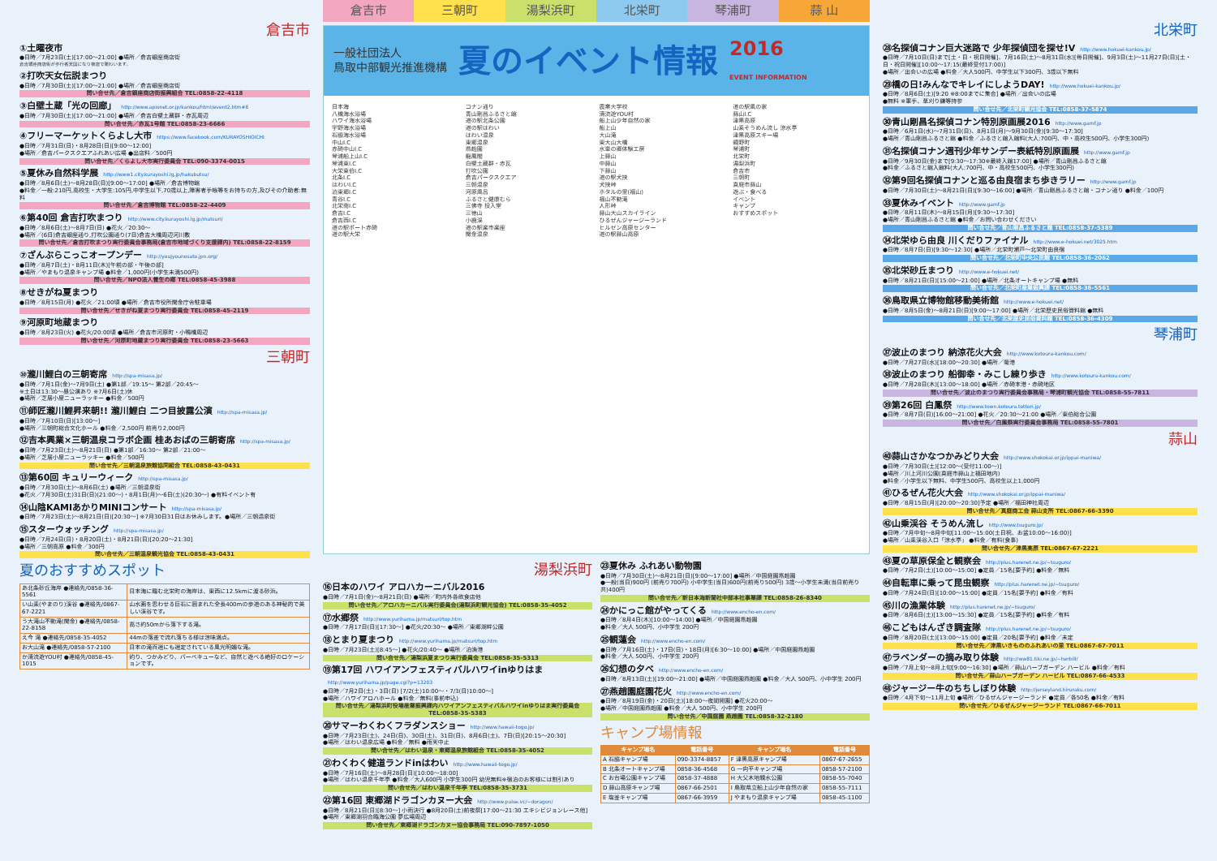倉吉市
①土曜夜市
●日時／7月23日(土)[17:00～21:00] ●場所／倉吉銀座商店街
倉吉銀座商店街が歩行者天国になり夜店で賑わいます。
②打吹天女伝説まつり
●日時／7月30日(土)[17:00～21:00] ●場所／倉吉銀座商店街
問い合せ先／倉吉銀座商店街振興組合 TEL:0858-22-4118
③白壁土蔵「光の回廊」 http://www.apionet.or.jp/kankou/html/event2.htm#6
●日時／7月30日(土)[17:00～21:00] ●場所／倉吉白壁土蔵群・赤瓦周辺
問い合せ先／赤瓦1号館 TEL:0858-23-6666
④フリーマーケットくらよし大市 https://www.facebook.com/KURAYOSHIOICHI
●日時／7月31日(日)・8月28日(日)[9:00～12:00]
●場所／倉吉パークスクエアふれあい広場 ●出店料／500円
問い合せ先／くらよし大市実行委員会 TEL:090-3374-0015
⑤夏休み自然科学展 http://www1.city.kurayoshi.lg.jp/hakubutsu/
●日時／8月6日(土)～8月28日(日)[9:00～17:00] ●場所／倉吉博物館
●料金／一般:210円,高校生・大学生:105円,中学生以下,70歳以上,障害者手帳等をお持ちの方,及びその介助者:無料
問い合せ先／倉吉博物館 TEL:0858-22-4409
⑥第40回 倉吉打吹まつり http://www.city.kurayoshi.lg.jp/matsuri/
●日時／8月6日(土)～8月7日(日) ●花火／20:30～
●場所／(6日)倉吉銀座通り,打吹公園通り(7日)倉吉大橋周辺河川敷
問い合せ先／倉吉打吹まつり実行委員会事務局(倉吉市地域づくり支援課内) TEL:0858-22-8159
⑦ざんぶらこっこオープンデー http://youjyounosato.jpn.org/
●日時／8月7日(土)・8月11日(木)[午前の部・午後の部]
●場所／やまもり温泉キャンプ場 ●料金／1,000円(小学生未満500円)
問い合せ先／NPO法人養生の郷 TEL:0858-45-3988
⑧せきがね夏まつり
●日時／8月15日(月) ●花火／21:00頃 ●場所／倉吉市役所関金庁舎駐車場
問い合せ先／せきがね夏まつり実行委員会 TEL:0858-45-2119
⑨河原町地蔵まつり
●日時／8月23日(火) ●花火/20:00頃 ●場所／倉吉市河原町・小鴨橋周辺
問い合せ先／河原町地蔵まつり実行委員会 TEL:0858-23-5663
三朝町
⑩瀧川鯉白の三朝寄席 http://spa-misasa.jp/
●日時／7月1日(金)～7月9日(土) ●第1部／19:15～ 第2部／20:45～
※土日は13:30～昼公演あり ※7月6日(土)休
●場所／芝居小屋ニューラッキー ●料金／500円
⑪師匠瀧川鯉昇来朝!! 瀧川鯉白 二つ目披露公演 http://spa-misasa.jp/
●日時／7月10日(日)[13:00～]
●場所／三朝町総合文化ホール ●料金／2,500円 前売り2,000円
⑫吉本興業×三朝温泉コラボ企画 桂あおばの三朝寄席 http://spa-misasa.jp/
●日時／7月23日(土)～8月21日(日) ●第1部／16:30～ 第2部／21:00～
●場所／芝居小屋ニューラッキー ●料金／500円
問い合せ先／三朝温泉旅館協同組合 TEL:0858-43-0431
⑬第60回 キュリーウィーク http://spa-misasa.jp/
●日時／7月30日(土)～8月6日(土) ●場所／三朝温泉街
●花火／7月30日(土)31日(日)(21:00～)・8月1日(月)～6日(土)(20:30～) ●有料イベント有
⑭山陰KAMIあかりMINIコンサート http://spa-misasa.jp/
●日時／7月23日(土)～8月21日(日)[20:30～] ※7月30日31日はお休みします。●場所／三朝温泉街
⑮スターウォッチング http://spa-misasa.jp/
●日時／7月24日(日)・8月20日(土)・8月21日(日)[20:20～21:30]
●場所／三朝高原 ●料金／300円
問い合せ先／三朝温泉観光協会 TEL:0858-43-0431
夏のおすすめスポット
| あ北条砂丘海岸 ●連絡先/0858-36-5561 | 日本海に臨む北栄町の海岸は、東西に12.5kmに渡る砂浜。 |
| い山乗(やまのり)渓谷 ●連絡先/0867-67-2221 | 山水画を思わせる巨石に囲まれた全長400mの歩道のある神秘的で美しい渓谷です。 |
| う大滝山不動滝(関金) ●連絡先/0858-22-8158 | 高さ約50mから落下する滝。 |
| え今 滝 ●連絡先/0858-35-4052 | 44mの落差で流れ落ちる様は涼味満点。 |
| お大山滝 ●連絡先/0858-57-2100 | 日本の滝百選にも選定されている風光明媚な滝。 |
| か清流遊YOU村 ●連絡先/0858-45-1015 | 釣り、つかみどり、バーベキューなど、自然と遊べる絶好のロケーションです。 |
倉吉市 三朝町 湯梨浜町 北栄町 琴浦町 蒜 山
一般社団法人
鳥取中部観光推進機構
夏のイベント情報
2016
EVENT INFORMATION
日本海
八橋海水浴場
ハワイ海水浴場
宇野海水浴場
石脇海水浴場
中山I.C
赤碕中山I.C
琴浦船上山I.C
琴浦東I.C
大栄東伯I.C
北条I.C
はわいI.C
泊東郷I.C
青谷I.C
北栄南I.C
倉吉I.C
倉吉西I.C
道の駅ポート赤碕
道の駅大栄
コナン通り
青山剛昌ふるさと館
道の駅北条公園
道の駅はわい
はわい温泉
東郷温泉
燕趙園
龍鳳閣
白壁土蔵群・赤瓦
打吹公園
倉吉パークスクエア
三朝温泉
河原風呂
ふるさと健康むら
三佛寺 投入堂
三徳山
小鹿渓
道の駅楽市楽座
関金温泉
農業大学校
清流遊YOU村
船上山少年自然の家
船上山
大山滝
東大山大橋
水車の郷体験工房
上蒜山
中蒜山
下蒜山
道の駅犬挟
犬挟峠
ホタルの里(福山)
福山不動滝
人形峠
蒜山大山スカイライン
ひるぜんジャージーランド
ヒルゼン高原センター
道の駅蒜山高原
道の駅風の家
蒜山I.C
津黒高原
山乗そうめん流し 涼水亭
津黒高原スキー場
鏡野町
琴浦町
北栄町
湯梨浜町
倉吉市
三朝町
真庭市蒜山
遊ぶ・食べる
イベント
キャンプ
おすすめスポット
湯梨浜町
⑯日本のハワイ アロハカーニバル2016
●日時／7月1日(金)～8月21日(日) ●場所／町内外各飲食店他
問い合せ先／アロハカーニバル実行委員会(湯梨浜町観光協会) TEL:0858-35-4052
⑰水郷祭 http://www.yurihama.jp/matsuri/top.htm
●日時／7月17日(日)[17:30～] ●花火/20:30～ ●場所／東郷湖畔公園
⑱とまり夏まつり http://www.yurihama.jp/matsuri/top.htm
●日時／7月23日(土)[8:45～] ●花火/20:40～ ●場所／泊漁港
問い合せ先／湯梨浜夏まつり実行委員会 TEL:0858-35-5313
⑲第17回 ハワイアンフェスティバルハワイinゆりはま http://www.yurihama.jp/page.cgi?p=13203
●日時／7月2日(土)・3日(日) [7/2(土)10:00～・7/3(日)10:00～]
●場所／ハワイアロハホール ●料金／無料(事前申込)
問い合せ先／湯梨浜町役場産業振興課内ハワイアンフェスティバルハワイinゆりはま実行委員会 TEL:0858-35-5383
⑳サマーわくわくフラダンスショー http://www.hawaii-togo.jp/
●日時／7月23日(土)、24日(日)、30日(土)、31日(日)、8月6日(土)、7日(日)[20:15～20:30]
●場所／はわい温泉広場 ●料金／無料 ●雨天中止
問い合せ先／はわい温泉・東郷温泉旅館組合 TEL:0858-35-4052
㉑わくわく健道ランドinはわい http://www.hawaii-togo.jp/
●日時／7月16日(土)～8月28日(日)[10:00～18:00]
●場所／はわい温泉千年亭 ●料金／大人600円 小学生300円 幼児無料※宿泊のお客様には割引あり
問い合せ先／はわい温泉千年亭 TEL:0858-35-3731
㉒第16回 東郷湖ドラゴンカヌー大会 http://www.pulse.vc/~doragon/
●日時／8月21日(日)[8:30～] 小雨決行 ●8月20日(土)前夜祭[17:00～21:30 エキシビジョンレース他]
●場所／東郷湖羽合臨海公園 夢広場周辺
問い合せ先／東郷湖ドラゴンカヌー協会事務局 TEL:090-7897-1050
㉓夏休み ふれあい動物園
●日時／7月30日(土)～8月21日(日)[9:00～17:00] ●場所／中国庭園燕趙園
●一般(当日)900円 (前売り700円) 小中学生(当日)600円(前売り500円) 3歳～小学生未満(当日前売り共)400円
問い合せ先／新日本海新聞社中部本社事業課 TEL:0858-26-8340
㉔かにっこ館がやってくる http://www.encho-en.com/
●日時／8月4日(木)[10:00～14:00] ●場所／中国庭園燕趙園
●料金／大人 500円、小中学生 200円
㉕観蓮会 http://www.encho-en.com/
●日時／7月16日(土)・17日(日)・18日(月)[6:30～10:00] ●場所／中国庭園燕趙園
●料金／大人 500円、小中学生 200円
㉖幻想の夕べ http://www.encho-en.com/
●日時／8月13日(土)[19:00～21:00] ●場所／中国庭園燕趙園 ●料金／大人 500円、小中学生 200円
㉗燕趙園庭園花火 http://www.encho-en.com/
●日時／8月19日(金)・20日(土)[18:00～夜間開園] ●花火20:00～
●場所／中国庭園燕趙園 ●料金／大人 500円、小中学生 200円
問い合せ先／中国庭園 燕趙園 TEL:0858-32-2180
キャンプ場情報
| キャンプ場名 | 電話番号 | キャンプ場名 | 電話番号 |
| --- | --- | --- | --- |
| A 石脇キャンプ場 | 090-3374-8857 | F 津黒高原キャンプ場 | 0867-67-2655 |
| B 北条オートキャンプ場 | 0858-36-4568 | G 一向平キャンプ場 | 0858-57-2100 |
| C お台場公園キャンプ場 | 0858-37-4888 | H 大父木地親水公園 | 0858-55-7040 |
| D 蒜山高原キャンプ場 | 0867-66-2501 | I 鳥取県立船上山少年自然の家 | 0858-55-7111 |
| E 塩釜キャンプ場 | 0867-66-3959 | J やまもり温泉キャンプ場 | 0858-45-1100 |
北栄町
㉘名探偵コナン巨大迷路で 少年探偵団を探せ!V http://www.hokuei-kankou.jp/
●日時／7月10日(日)まで[土・日・祝日開催]、7月16日(土)～8月31日(水)[毎日開催]、9月3日(土)～11月27日(日)[土・日・祝日開催][10:00～17:15(最終受付17:00)]
●場所／出会いの広場 ●料金／大人500円、中学生以下300円、3歳以下無料
㉙橋の日!みんなでキレイにしようDAY! http://www.hokuei-kankou.jp/
●日時／8月6日(土)[9:20 ※8:00までに集合] ●場所／出会いの広場
●無料 ※軍手、草刈り鎌等持参
問い合せ先／北栄町観光協会 TEL:0858-37-5874
㉚青山剛昌名探偵コナン特別原画展2016 http://www.gamf.jp
●日時／6月1日(水)～7月31日(日)、8月1日(月)～9月30日(金)[9:30～17:30]
●場所／青山剛昌ふるさと館 ●料金／ふるさと館入館料(大人:700円、中・高校生500円、小学生300円)
㉛名探偵コナン週刊少年サンデー表紙特別原画展 http://www.gamf.jp
●日時／9月30日(金)まで[9:30～17:30※最終入館17:00] ●場所／青山剛昌ふるさと館
●料金／ふるさと館入館料(大人:700円、中・高校生500円、小学生300円)
㉜第9回名探偵コナンと巡る由良宿まち歩きラリー http://www.gamf.jp
●日時／7月30日(土)～8月21日(日)[9:30～16:00] ●場所／青山剛昌ふるさと館・コナン通り ●料金／100円
㉝夏休みイベント http://www.gamf.jp
●日時／8月11日(木)～8月15日(月)[9:30～17:30]
●場所／青山剛昌ふるさと館 ●料金／お問い合わせください
問い合せ先／青山剛昌ふるさと館 TEL:0858-37-5389
㉞北栄ゆら由良 川くだりファイナル http://www.e-hokuei.net/3025.htm
●日時／8月7日(日)[9:30～12:30] ●場所／北栄町瀬戸～北栄町由良宿
問い合せ先／北栄町中央公民館 TEL:0858-36-2062
㉟北栄砂丘まつり http://www.e-hokuei.net/
●日時／8月21日(日)[15:00～21:00] ●場所／北条オートキャンプ場 ●無料
問い合せ先／北栄町産業振興課 TEL:0858-36-5561
㊱鳥取県立博物館移動美術館 http://www.e-hokuei.net/
●日時／8月5日(金)～8月21日(日)[9:00～17:00] ●場所／北栄歴史民俗資料館 ●無料
問い合せ先／北栄歴史民俗資料館 TEL:0858-36-4309
琴浦町
㊲波止のまつり 納涼花火大会 http://www.kotoura-kankou.com/
●日時／7月27日(水)[18:00～20:30] ●場所／菊港
㊳波止のまつり 船御幸・みこし練り歩き http://www.kotoura-kankou.com/
●日時／7月28日(木)[13:00～18:00] ●場所／赤碕本港・赤碕地区
問い合せ先／波止のまつり実行委員会事務局・琴浦町観光協会 TEL:0858-55-7811
㊴第26回 白鳳祭 http://www.town.kotoura.tottori.jp/
●日時／8月7日(日)[16:00～21:00] ●花火／20:30～21:00 ●場所／東伯総合公園
問い合せ先／白鳳祭実行委員会事務局 TEL:0858-55-7801
蒜山
㊵蒜山さかなつかみどり大会 http://www.shokokai.or.jp/ippai-maniwa/
●日時／7月30日(土)[12:00～(受付11:00～)]
●場所／川上河川公園(真庭市蒜山上福田地内)
●料金／小学生以下無料、中学生500円、高校生以上1,000円
㊶ひるぜん花火大会 http://www.shokokai.or.jp/ippai-maniwa/
●日時／8月15日(月)[20:00～20:30]予定 ●場所／福田神社周辺
問い合せ先／真庭商工会 蒜山支所 TEL:0867-66-3390
㊷山乗渓谷 そうめん流し http://www.tsuguro.jp/
●日時／7月中旬～8月中旬[11:00～15:00(土日祝、お盆10:00～16:00)]
●場所／山乗渓谷入口「涼水亭」 ●料金／有料(食事)
問い合せ先／津黒高原 TEL:0867-67-2221
㊸夏の草原保全と観察会 http://plus.harenet.ne.jp/~tsuguro/
●日時／7月2日(土)[10:00～15:00] ●定員／15名[要予約] ●料金／無料
㊹自転車に乗って昆虫観察 http://plus.harenet.ne.jp/~tsuguro/
●日時／7月24日(日)[10:00～15:00] ●定員／15名[要予約] ●料金／有料
㊺川の漁業体験 http://plus.harenet.ne.jp/~tsuguro/
●日時／8月6日(土)[13:00～15:30] ●定員／15名[要予約] ●料金／有料
㊻こどもはんざき調査隊 http://plus.harenet.ne.jp/~tsuguro/
●日時／8月20日(土)[13:00～15:00] ●定員／20名[要予約] ●料金／未定
問い合せ先／津黒いきもののふれあいの里 TEL:0867-67-7011
㊼ラベンダーの摘み取り体験 http://ww81.tiki.ne.jp/~herbill/
●日時／7月上旬～8月上旬[9:00～16:30] ●場所／蒜山ハーブガーデン ハービル ●料金／有料
問い合せ先／蒜山ハーブガーデン ハービル TEL:0867-66-4533
㊽ジャージー牛のちちしぼり体験 http://jerseyland.hiruraku.com/
●日時／4月下旬～11月上旬 ●場所／ひるぜんジャージーランド ●定員／各50名 ●料金／有料
問い合せ先／ひるぜんジャージーランド TEL:0867-66-7011